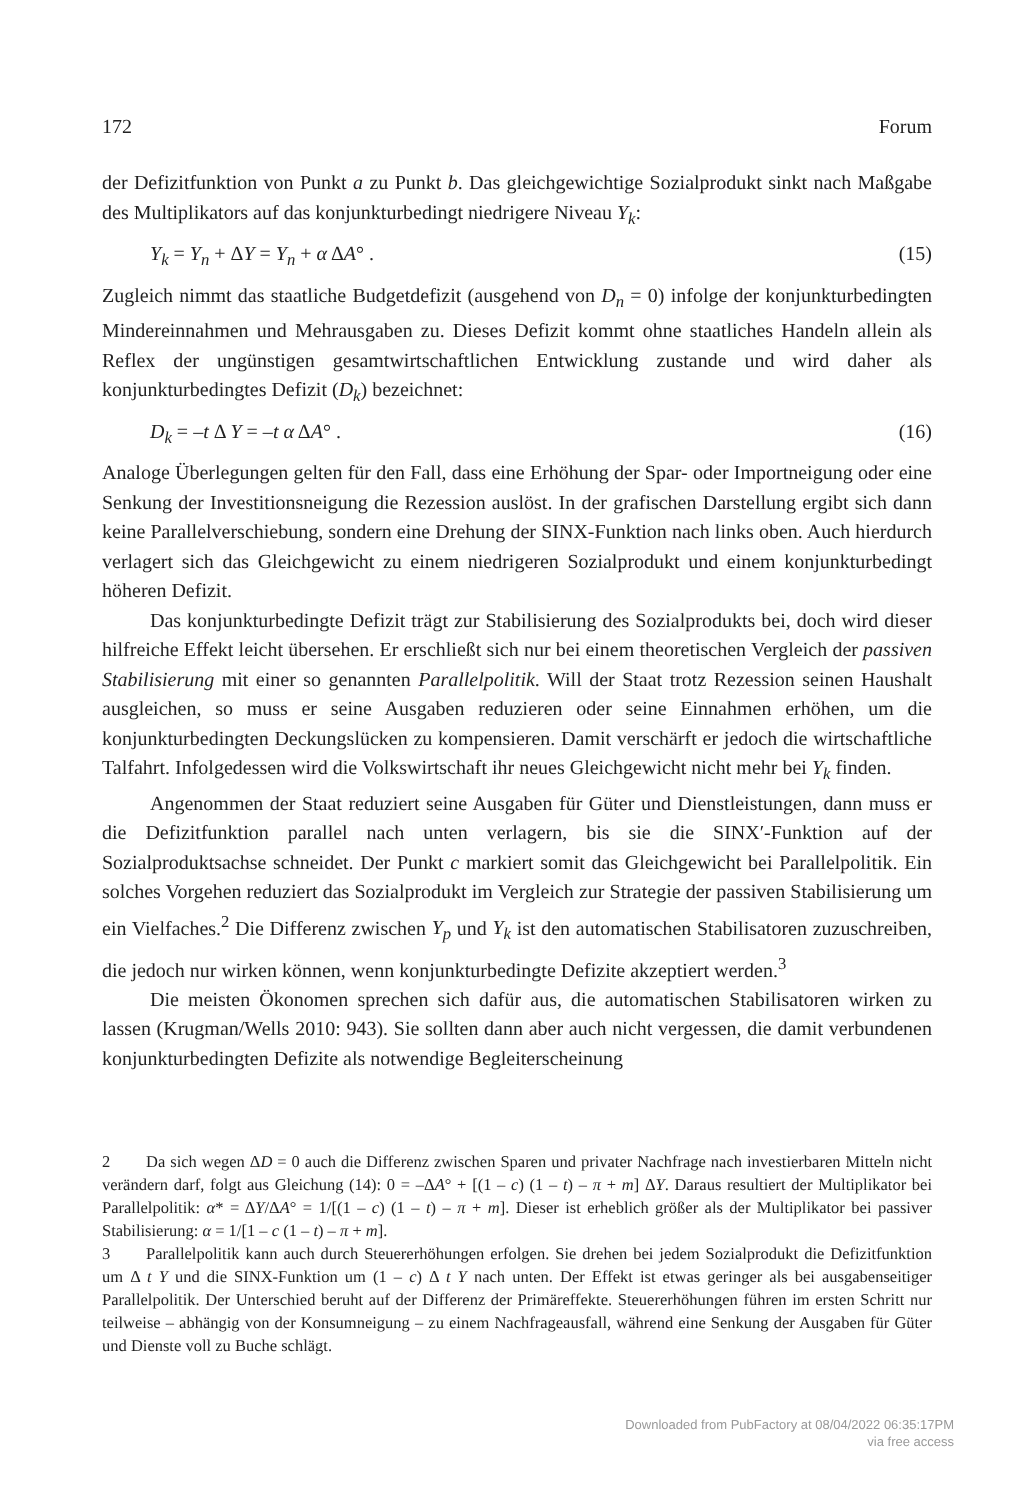172 Forum
der Defizitfunktion von Punkt a zu Punkt b. Das gleichgewichtige Sozialprodukt sinkt nach Maßgabe des Multiplikators auf das konjunkturbedingt niedrigere Niveau Y<sub>k</sub>:
Y<sub>k</sub> = Y<sub>n</sub> + ΔY = Y<sub>n</sub> + α ΔA° . (15)
Zugleich nimmt das staatliche Budgetdefizit (ausgehend von D<sub>n</sub> = 0) infolge der konjunkturbedingten Mindereinnahmen und Mehrausgaben zu. Dieses Defizit kommt ohne staatliches Handeln allein als Reflex der ungünstigen gesamtwirtschaftlichen Entwicklung zustande und wird daher als konjunkturbedingtes Defizit (D<sub>k</sub>) bezeichnet:
D<sub>k</sub> = –t Δ Y = –t α ΔA° . (16)
Analoge Überlegungen gelten für den Fall, dass eine Erhöhung der Spar- oder Importneigung oder eine Senkung der Investitionsneigung die Rezession auslöst. In der grafischen Darstellung ergibt sich dann keine Parallelverschiebung, sondern eine Drehung der SINX-Funktion nach links oben. Auch hierdurch verlagert sich das Gleichgewicht zu einem niedrigeren Sozialprodukt und einem konjunkturbedingt höheren Defizit.
Das konjunkturbedingte Defizit trägt zur Stabilisierung des Sozialprodukts bei, doch wird dieser hilfreiche Effekt leicht übersehen. Er erschließt sich nur bei einem theoretischen Vergleich der passiven Stabilisierung mit einer so genannten Parallelpolitik. Will der Staat trotz Rezession seinen Haushalt ausgleichen, so muss er seine Ausgaben reduzieren oder seine Einnahmen erhöhen, um die konjunkturbedingten Deckungslücken zu kompensieren. Damit verschärft er jedoch die wirtschaftliche Talfahrt. Infolgedessen wird die Volkswirtschaft ihr neues Gleichgewicht nicht mehr bei Y<sub>k</sub> finden.
Angenommen der Staat reduziert seine Ausgaben für Güter und Dienstleistungen, dann muss er die Defizitfunktion parallel nach unten verlagern, bis sie die SINX′-Funktion auf der Sozialproduktsachse schneidet. Der Punkt c markiert somit das Gleichgewicht bei Parallelpolitik. Ein solches Vorgehen reduziert das Sozialprodukt im Vergleich zur Strategie der passiven Stabilisierung um ein Vielfaches.<sup>2</sup> Die Differenz zwischen Y<sub>p</sub> und Y<sub>k</sub> ist den automatischen Stabilisatoren zuzuschreiben, die jedoch nur wirken können, wenn konjunkturbedingte Defizite akzeptiert werden.<sup>3</sup>
Die meisten Ökonomen sprechen sich dafür aus, die automatischen Stabilisatoren wirken zu lassen (Krugman/Wells 2010: 943). Sie sollten dann aber auch nicht vergessen, die damit verbundenen konjunkturbedingten Defizite als notwendige Begleiterscheinung
2 Da sich wegen ΔD = 0 auch die Differenz zwischen Sparen und privater Nachfrage nach investierbaren Mitteln nicht verändern darf, folgt aus Gleichung (14): 0 = –ΔA° + [(1 – c) (1 – t) – π + m] ΔY. Daraus resultiert der Multiplikator bei Parallelpolitik: α* = ΔY/ΔA° = 1/[(1 – c) (1 – t) – π + m]. Dieser ist erheblich größer als der Multiplikator bei passiver Stabilisierung: α = 1/[1 – c (1 – t) – π + m].
3 Parallelpolitik kann auch durch Steuererhöhungen erfolgen. Sie drehen bei jedem Sozialprodukt die Defizitfunktion um Δ t Y und die SINX-Funktion um (1 – c) Δ t Y nach unten. Der Effekt ist etwas geringer als bei ausgabenseitiger Parallelpolitik. Der Unterschied beruht auf der Differenz der Primäreffekte. Steuererhöhungen führen im ersten Schritt nur teilweise – abhängig von der Konsumneigung – zu einem Nachfrageausfall, während eine Senkung der Ausgaben für Güter und Dienste voll zu Buche schlägt.
Downloaded from PubFactory at 08/04/2022 06:35:17PM
via free access